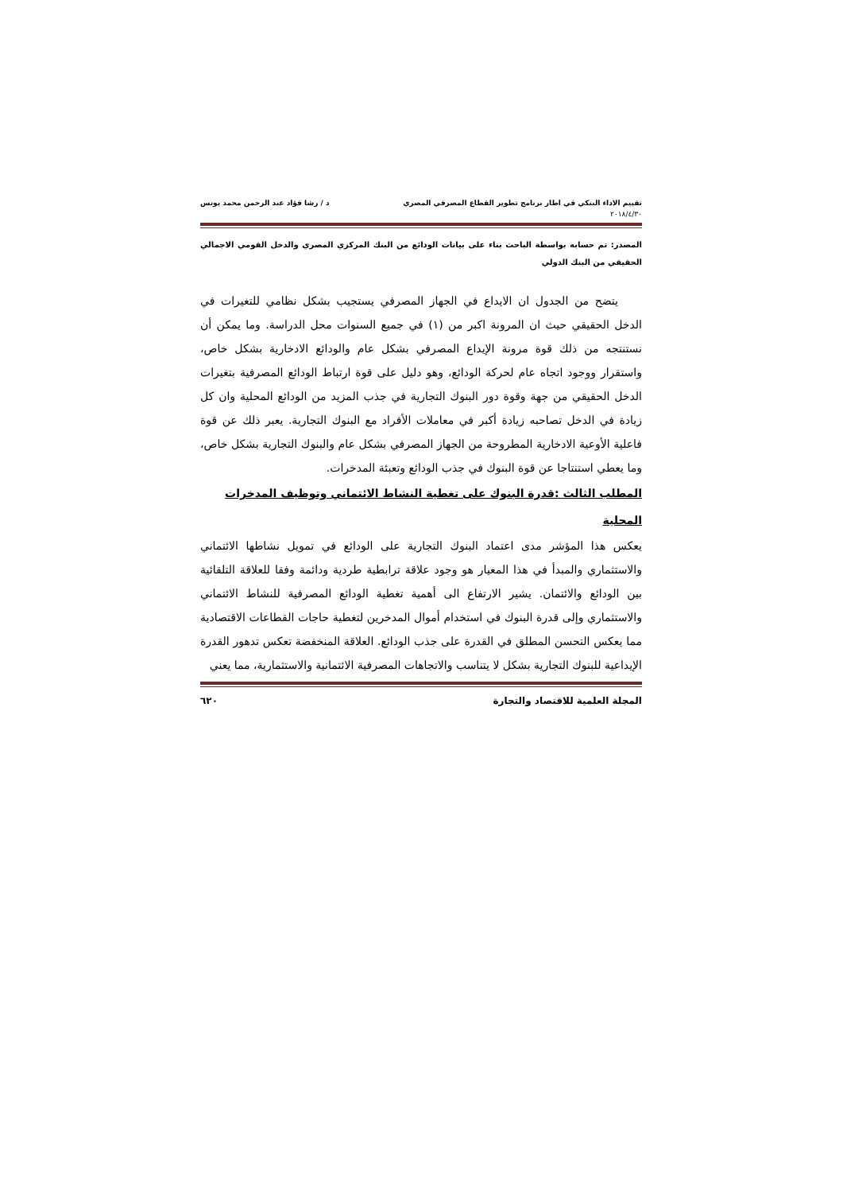تقييم الاداء البنكي في اطار برنامج تطوير القطاع المصرفي المصري د / رشا فؤاد عبد الرحمن محمد يونس
٢٠١٨/٤/٣٠
المصدر: تم حسابه بواسطة الباحث بناء على بيانات الودائع من البنك المركزي المصري والدخل القومي الاجمالي الحقيقي من البنك الدولي
يتضح من الجدول ان الايداع في الجهاز المصرفي يستجيب بشكل نظامي للتغيرات في الدخل الحقيقي حيث ان المرونة اكبر من (١) في جميع السنوات محل الدراسة. وما يمكن أن نستنتجه من ذلك قوة مرونة الإيداع المصرفي بشكل عام والودائع الادخارية بشكل خاص، واستقرار ووجود اتجاه عام لحركة الودائع، وهو دليل على قوة ارتباط الودائع المصرفية بتغيرات الدخل الحقيقي من جهة وقوة دور البنوك التجارية في جذب المزيد من الودائع المحلية وان كل زيادة في الدخل تصاحبه زيادة أكبر في معاملات الأفراد مع البنوك التجارية. يعبر ذلك عن قوة فاعلية الأوعية الادخارية المطروحة من الجهاز المصرفي بشكل عام والبنوك التجارية بشكل خاص، وما يعطي استنتاجا عن قوة البنوك في جذب الودائع وتعبئة المدخرات.
المطلب الثالث :قدرة البنوك على تغطية النشاط الائتماني وتوظيف المدخرات المحلية
يعكس هذا المؤشر مدى اعتماد البنوك التجارية على الودائع في تمويل نشاطها الائتماني والاستثماري والمبدأ في هذا المعيار هو وجود علاقة ترابطية طردية ودائمة وفقا للعلاقة التلقائية بين الودائع والائتمان. يشير الارتفاع الى أهمية تغطية الودائع المصرفية للنشاط الائتماني والاستثماري وإلى قدرة البنوك في استخدام أموال المدخرين لتغطية حاجات القطاعات الاقتصادية مما يعكس التحسن المطلق في القدرة على جذب الودائع. العلاقة المنخفضة تعكس تدهور القدرة الإيداعية للبنوك التجارية بشكل لا يتناسب والاتجاهات المصرفية الائتمانية والاستثمارية، مما يعني
المجلة العلمية للاقتصاد والتجارة ٦٢٠